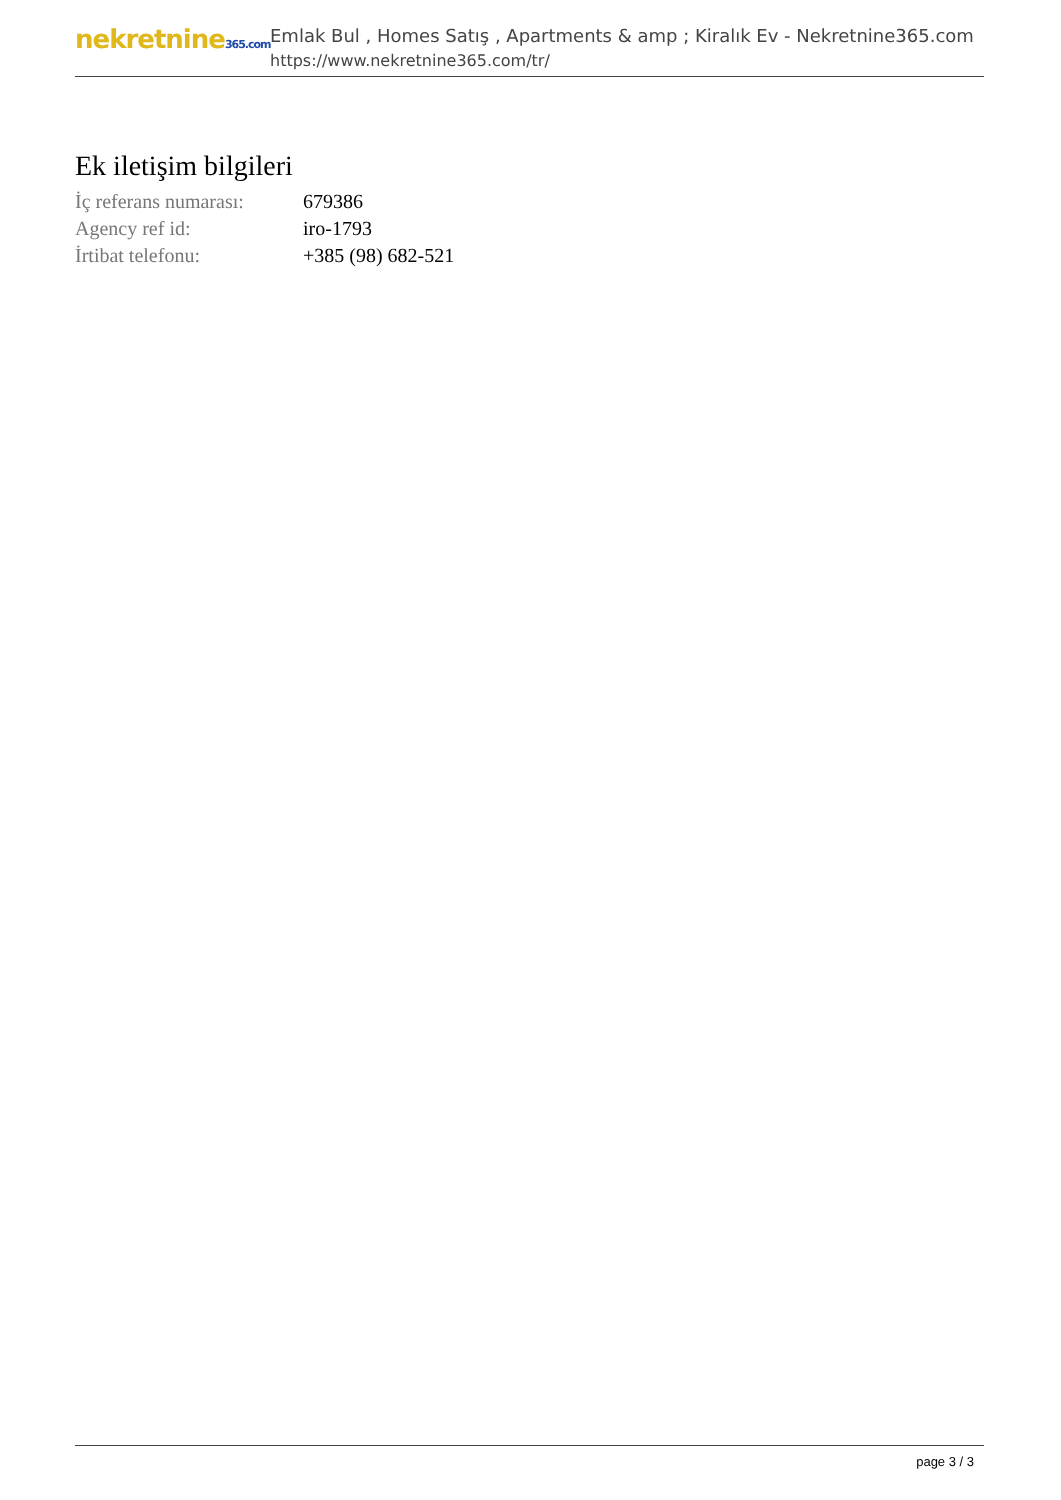nekretnine365.com
Emlak Bul , Homes Satış , Apartments & amp ; Kiralık Ev - Nekretnine365.com
https://www.nekretnine365.com/tr/
Ek iletişim bilgileri
| İç referans numarası: | 679386 |
| Agency ref id: | iro-1793 |
| İrtibat telefonu: | +385 (98) 682-521 |
page 3 / 3